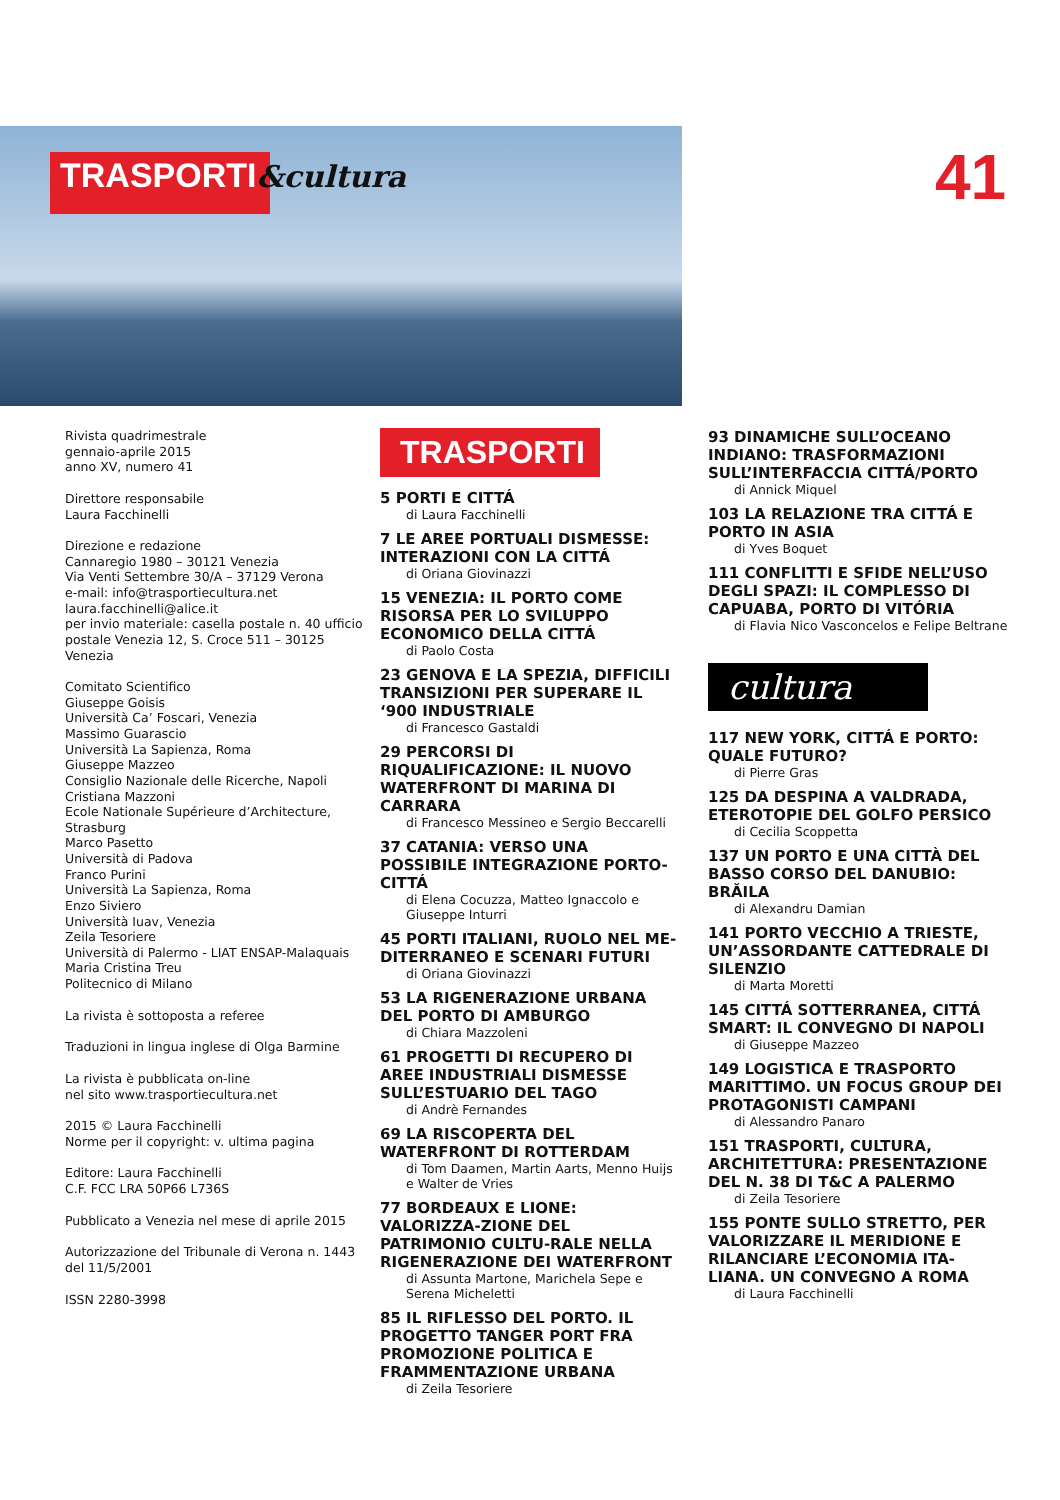TRASPORTI&cultura
41
Rivista quadrimestrale
gennaio-aprile 2015
anno XV, numero 41
Direttore responsabile
Laura Facchinelli
Direzione e redazione
Cannaregio 1980 – 30121 Venezia
Via Venti Settembre 30/A – 37129 Verona
e-mail: info@trasportiecultura.net
laura.facchinelli@alice.it
per invio materiale: casella postale n. 40 ufficio postale Venezia 12, S. Croce 511 – 30125 Venezia
Comitato Scientifico
Giuseppe Goisis
Università Ca’ Foscari, Venezia
Massimo Guarascio
Università La Sapienza, Roma
Giuseppe Mazzeo
Consiglio Nazionale delle Ricerche, Napoli
Cristiana Mazzoni
Ecole Nationale Supérieure d’Architecture, Strasburg
Marco Pasetto
Università di Padova
Franco Purini
Università La Sapienza, Roma
Enzo Siviero
Università Iuav, Venezia
Zeila Tesoriere
Università di Palermo - LIAT ENSAP-Malaquais
Maria Cristina Treu
Politecnico di Milano
La rivista è sottoposta a referee
Traduzioni in lingua inglese di Olga Barmine
La rivista è pubblicata on-line
nel sito www.trasportiecultura.net
2015 © Laura Facchinelli
Norme per il copyright: v. ultima pagina
Editore: Laura Facchinelli
C.F. FCC LRA 50P66 L736S
Pubblicato a Venezia nel mese di aprile 2015
Autorizzazione del Tribunale di Verona n. 1443 del 11/5/2001
ISSN 2280-3998
TRASPORTI
5 PORTI E CITTÁ
di Laura Facchinelli
7 LE AREE PORTUALI DISMESSE: INTERAZIONI CON LA CITTÁ
di Oriana Giovinazzi
15 VENEZIA: IL PORTO COME RISORSA PER LO SVILUPPO ECONOMICO DELLA CITTÁ
di Paolo Costa
23 GENOVA E LA SPEZIA, DIFFICILI TRANSIZIONI PER SUPERARE IL ‘900 INDUSTRIALE
di Francesco Gastaldi
29 PERCORSI DI RIQUALIFICAZIONE: IL NUOVO WATERFRONT DI MARINA DI CARRARA
di Francesco Messineo e Sergio Beccarelli
37 CATANIA: VERSO UNA POSSIBILE INTEGRAZIONE PORTO-CITTÁ
di Elena Cocuzza, Matteo Ignaccolo e Giuseppe Inturri
45 PORTI ITALIANI, RUOLO NEL ME-DITERRANEO E SCENARI FUTURI
di Oriana Giovinazzi
53 LA RIGENERAZIONE URBANA DEL PORTO DI AMBURGO
di Chiara Mazzoleni
61 PROGETTI DI RECUPERO DI AREE INDUSTRIALI DISMESSE SULL’ESTUARIO DEL TAGO
di Andrè Fernandes
69 LA RISCOPERTA DEL WATERFRONT DI ROTTERDAM
di Tom Daamen, Martin Aarts, Menno Huijs e Walter de Vries
77 BORDEAUX E LIONE: VALORIZZA-ZIONE DEL PATRIMONIO CULTU-RALE NELLA RIGENERAZIONE DEI WATERFRONT
di Assunta Martone, Marichela Sepe e Serena Micheletti
85 IL RIFLESSO DEL PORTO. IL PROGETTO TANGER PORT FRA PROMOZIONE POLITICA E FRAMMENTAZIONE URBANA
di Zeila Tesoriere
93 DINAMICHE SULL’OCEANO INDIANO: TRASFORMAZIONI SULL’INTERFACCIA CITTÁ/PORTO
di Annick Miquel
103 LA RELAZIONE TRA CITTÁ E PORTO IN ASIA
di Yves Boquet
111 CONFLITTI E SFIDE NELL’USO DEGLI SPAZI: IL COMPLESSO DI CAPUABA, PORTO DI VITÓRIA
di Flavia Nico Vasconcelos e Felipe Beltrane
cultura
117 NEW YORK, CITTÁ E PORTO: QUALE FUTURO?
di Pierre Gras
125 DA DESPINA A VALDRADA, ETEROTOPIE DEL GOLFO PERSICO
di Cecilia Scoppetta
137 UN PORTO E UNA CITTÀ DEL BASSO CORSO DEL DANUBIO: BRĂILA
di Alexandru Damian
141 PORTO VECCHIO A TRIESTE, UN’ASSORDANTE CATTEDRALE DI SILENZIO
di Marta Moretti
145 CITTÁ SOTTERRANEA, CITTÁ SMART: IL CONVEGNO DI NAPOLI
di Giuseppe Mazzeo
149 LOGISTICA E TRASPORTO MARITTIMO. UN FOCUS GROUP DEI PROTAGONISTI CAMPANI
di Alessandro Panaro
151 TRASPORTI, CULTURA, ARCHITETTURA: PRESENTAZIONE DEL N. 38 DI T&C A PALERMO
di Zeila Tesoriere
155 PONTE SULLO STRETTO, PER VALORIZZARE IL MERIDIONE E RILANCIARE L’ECONOMIA ITA-LIANA. UN CONVEGNO A ROMA
di Laura Facchinelli